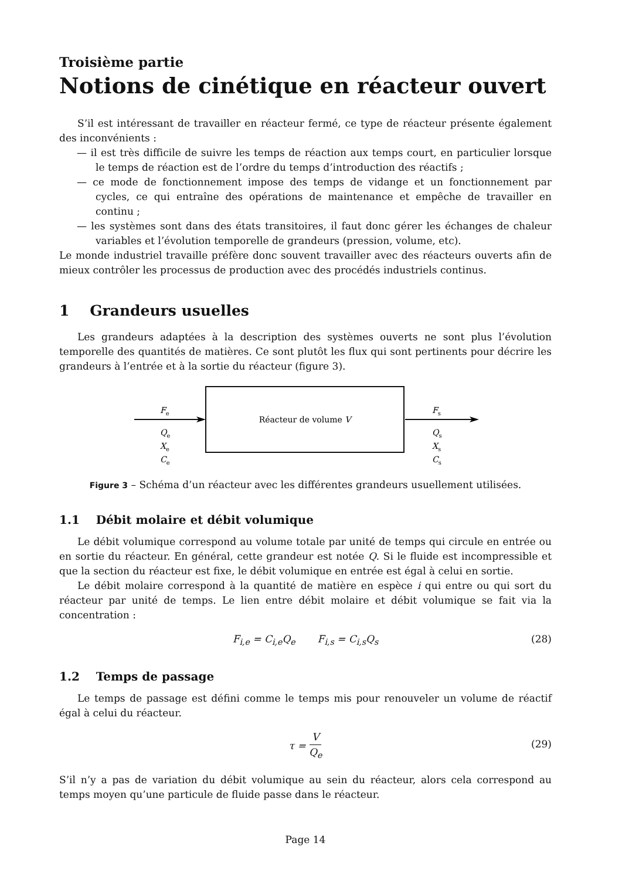Troisième partie
Notions de cinétique en réacteur ouvert
S’il est intéressant de travailler en réacteur fermé, ce type de réacteur présente également des inconvénients :
— il est très difficile de suivre les temps de réaction aux temps court, en particulier lorsque le temps de réaction est de l’ordre du temps d’introduction des réactifs ;
— ce mode de fonctionnement impose des temps de vidange et un fonctionnement par cycles, ce qui entraîne des opérations de maintenance et empêche de travailler en continu ;
— les systèmes sont dans des états transitoires, il faut donc gérer les échanges de chaleur variables et l’évolution temporelle de grandeurs (pression, volume, etc).
Le monde industriel travaille préfère donc souvent travailler avec des réacteurs ouverts afin de mieux contrôler les processus de production avec des procédés industriels continus.
1 Grandeurs usuelles
Les grandeurs adaptées à la description des systèmes ouverts ne sont plus l’évolution temporelle des quantités de matières. Ce sont plutôt les flux qui sont pertinents pour décrire les grandeurs à l’entrée et à la sortie du réacteur (figure 3).
Réacteur de volume V
Fe
Qe
Xe
Ce
Fs
Qs
Xs
Cs
Figure 3 – Schéma d’un réacteur avec les différentes grandeurs usuellement utilisées.
1.1 Débit molaire et débit volumique
Le débit volumique correspond au volume totale par unité de temps qui circule en entrée ou en sortie du réacteur. En général, cette grandeur est notée Q. Si le fluide est incompressible et que la section du réacteur est fixe, le débit volumique en entrée est égal à celui en sortie.
Le débit molaire correspond à la quantité de matière en espèce i qui entre ou qui sort du réacteur par unité de temps. Le lien entre débit molaire et débit volumique se fait via la concentration :
F<sub>i,e</sub> = C<sub>i,e</sub>Q<sub>e</sub> F<sub>i,s</sub> = C<sub>i,s</sub>Q<sub>s</sub> (28)
1.2 Temps de passage
Le temps de passage est défini comme le temps mis pour renouveler un volume de réactif égal à celui du réacteur.
τ = V Q<sub>e</sub>
(29)
S’il n’y a pas de variation du débit volumique au sein du réacteur, alors cela correspond au temps moyen qu’une particule de fluide passe dans le réacteur.
Page 14